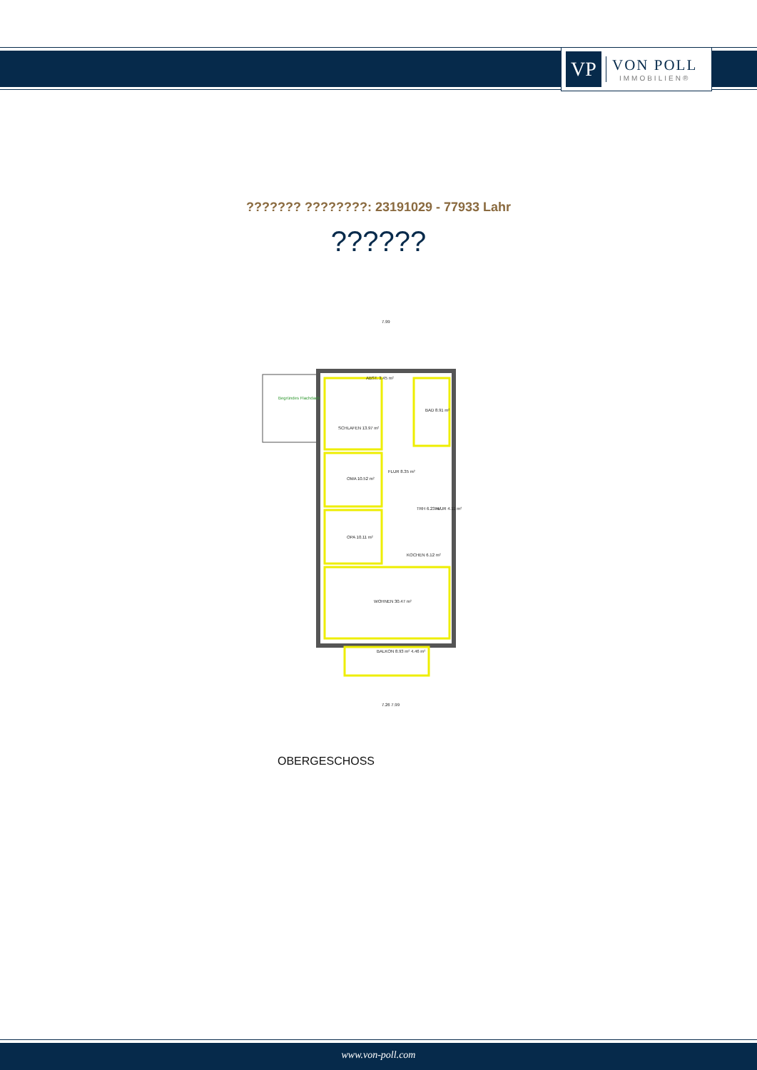VP
VON POLL
IMMOBILIEN®
??????? ????????: 23191029 - 77933 Lahr
??????
7.99
ABST. 3.45 m²
BAD 8.91 m²
SCHLAFEN 13.97 m²
OMA 10.52 m²
FLUR 8.35 m²
TRH 6.23 m²
FLUR 4.11 m²
OPA 10.11 m²
KOCHEN 6.12 m²
WOHNEN 30.47 m²
BALKON 8.93 m² 4.46 m²
Begründes Flachdach
7.26 7.99
OBERGESCHOSS
www.von-poll.com